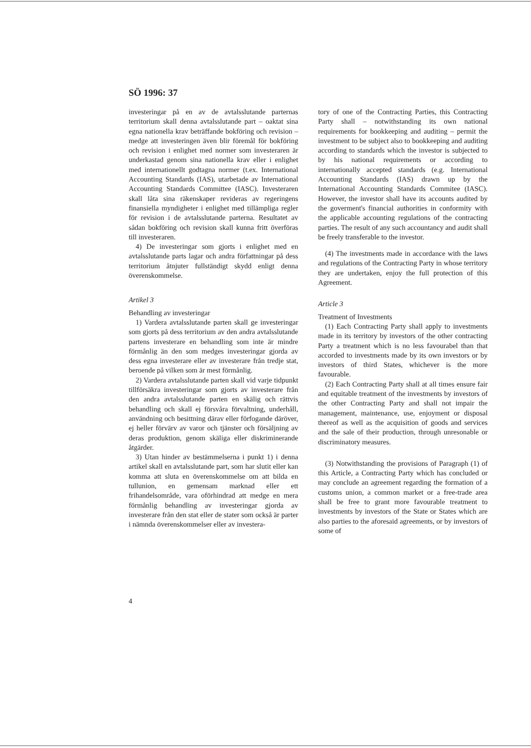SÖ 1996: 37
investeringar på en av de avtalsslutande parternas territorium skall denna avtalsslutande part – oaktat sina egna nationella krav beträffande bokföring och revision – medge att investeringen även blir föremål för bokföring och revision i enlighet med normer som investeraren är underkastad genom sina nationella krav eller i enlighet med internationellt godtagna normer (t.ex. International Accounting Standards (IAS), utarbetade av International Accounting Standards Committee (IASC). Investeraren skall låta sina räkenskaper revideras av regeringens finansiella myndigheter i enlighet med tillämpliga regler för revision i de avtalsslutande parterna. Resultatet av sådan bokföring och revision skall kunna fritt överföras till investeraren.
4) De investeringar som gjorts i enlighet med en avtalsslutande parts lagar och andra författningar på dess territorium åtnjuter fullständigt skydd enligt denna överenskommelse.
Artikel 3
Behandling av investeringar
1) Vardera avtalsslutande parten skall ge investeringar som gjorts på dess territorium av den andra avtalsslutande partens investerare en behandling som inte är mindre förmånlig än den som medges investeringar gjorda av dess egna investerare eller av investerare från tredje stat, beroende på vilken som är mest förmånlig.
2) Vardera avtalsslutande parten skall vid varje tidpunkt tillförsäkra investeringar som gjorts av investerare från den andra avtalsslutande parten en skälig och rättvis behandling och skall ej försvåra förvaltning, underhåll, användning och besittning därav eller förfogande däröver, ej heller förvärv av varor och tjänster och försäljning av deras produktion, genom skäliga eller diskriminerande åtgärder.
3) Utan hinder av bestämmelserna i punkt 1) i denna artikel skall en avtalsslutande part, som har slutit eller kan komma att sluta en överenskommelse om att bilda en tullunion, en gemensam marknad eller ett frihandelsområde, vara oförhindrad att medge en mera förmånlig behandling av investeringar gjorda av investerare från den stat eller de stater som också är parter i nämnda överenskommelser eller av investera-
tory of one of the Contracting Parties, this Contracting Party shall – notwithstanding its own national requirements for bookkeeping and auditing – permit the investment to be subject also to bookkeeping and auditing according to standards which the investor is subjected to by his national requirements or according to internationally accepted standards (e.g. International Accounting Standards (IAS) drawn up by the International Accounting Standards Commitee (IASC). However, the investor shall have its accounts audited by the goverment's financial authorities in conformity with the applicable accounting regulations of the contracting parties. The result of any such accountancy and audit shall be freely transferable to the investor.
(4) The investments made in accordance with the laws and regulations of the Contracting Party in whose territory they are undertaken, enjoy the full protection of this Agreement.
Article 3
Treatment of Investments
(1) Each Contracting Party shall apply to investments made in its territory by investors of the other contracting Party a treatment which is no less favourabel than that accorded to investments made by its own investors or by investors of third States, whichever is the more favourable.
(2) Each Contracting Party shall at all times ensure fair and equitable treatment of the investments by investors of the other Contracting Party and shall not impair the management, maintenance, use, enjoyment or disposal thereof as well as the acquisition of goods and services and the sale of their production, through unresonable or discriminatory measures.
(3) Notwithstanding the provisions of Paragraph (1) of this Article, a Contracting Party which has concluded or may conclude an agreement regarding the formation of a customs union, a common market or a free-trade area shall be free to grant more favourable treatment to investments by investors of the State or States which are also parties to the aforesaid agreements, or by investors of some of
4